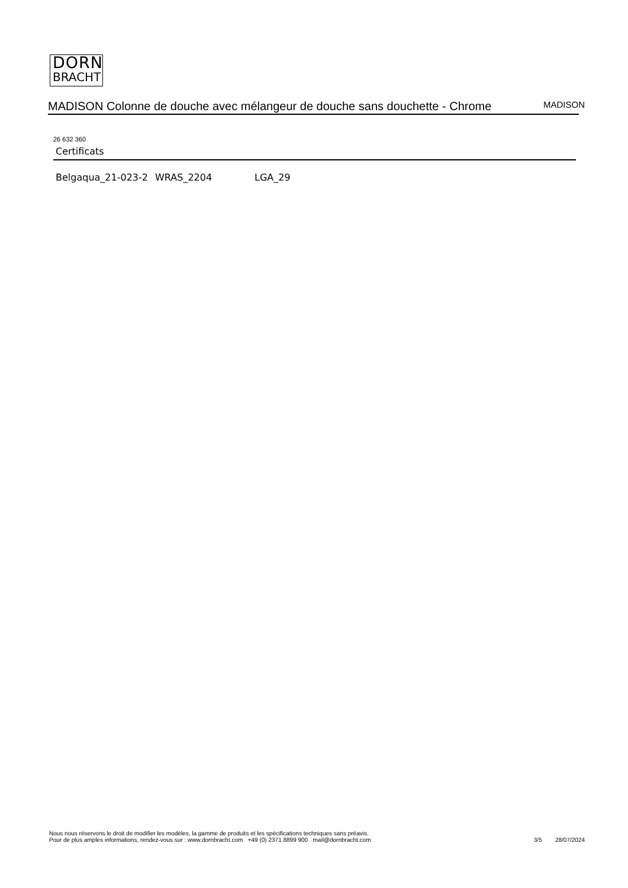DORN
BRACHT
MADISON Colonne de douche avec mélangeur de douche sans douchette - Chrome
MADISON
26 632 360
Certificats
Belgaqua_21-023-2 WRAS_2204 LGA_29
Nous nous réservons le droit de modifier les modèles, la gamme de produits et les spécifications techniques sans préavis.
Pour de plus amples informations, rendez-vous sur : www.dornbracht.com +49 (0) 2371 8899 900 mail@dornbracht.com
3/5 28/07/2024